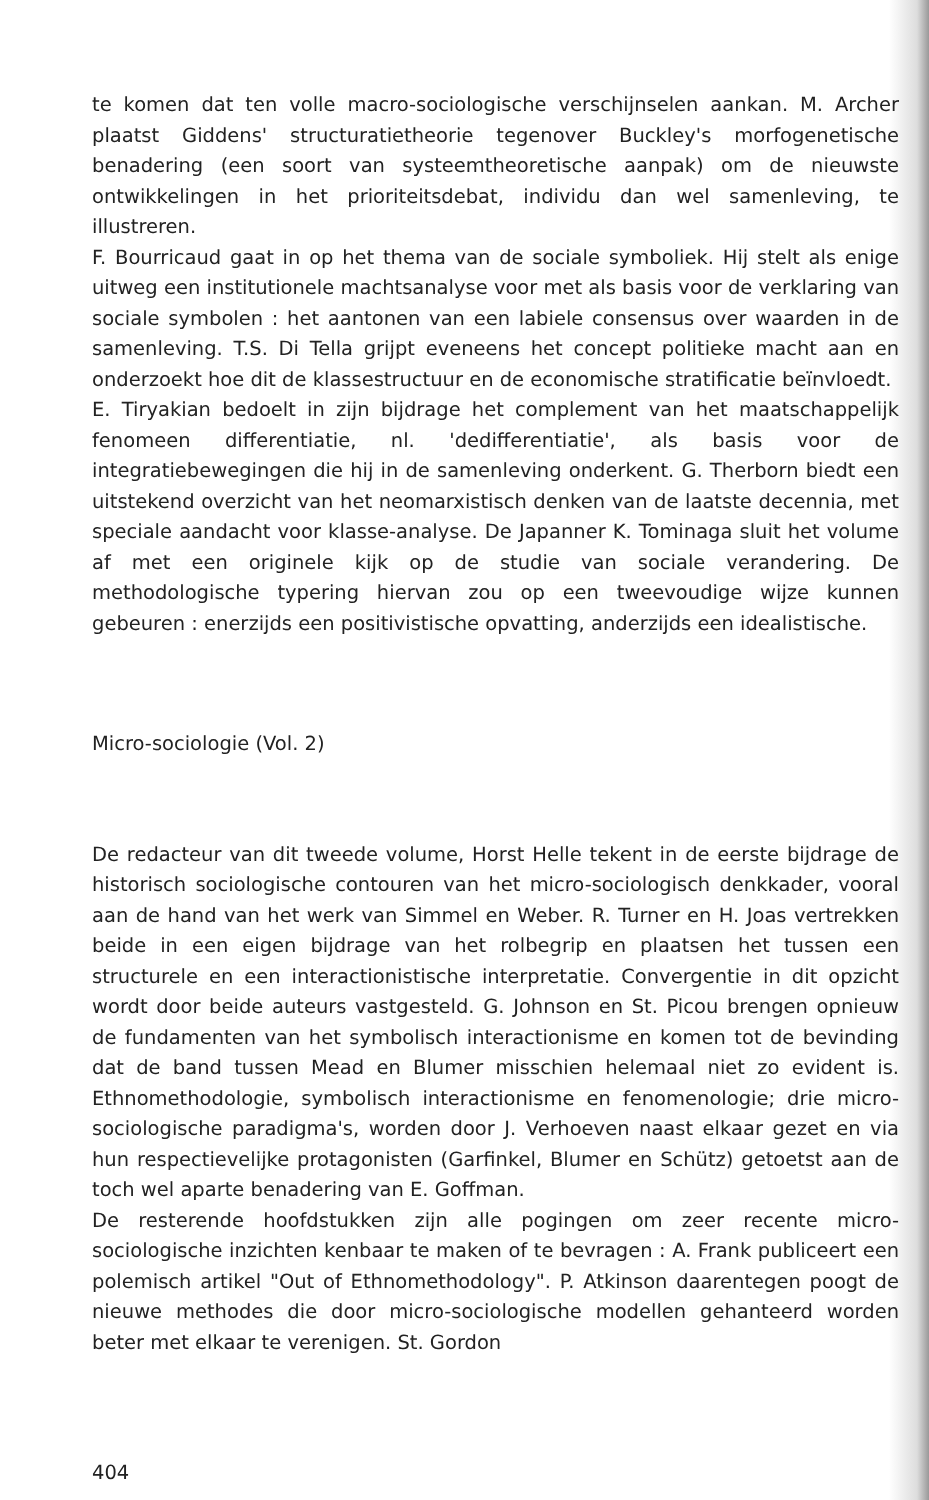te komen dat ten volle macro-sociologische verschijnselen aankan. M. Archer plaatst Giddens' structuratietheorie tegenover Buckley's morfogenetische benadering (een soort van systeemtheoretische aanpak) om de nieuwste ontwikkelingen in het prioriteitsdebat, individu dan wel samenleving, te illustreren.
F. Bourricaud gaat in op het thema van de sociale symboliek. Hij stelt als enige uitweg een institutionele machtsanalyse voor met als basis voor de verklaring van sociale symbolen : het aantonen van een labiele consensus over waarden in de samenleving. T.S. Di Tella grijpt eveneens het concept politieke macht aan en onderzoekt hoe dit de klassestructuur en de economische stratificatie beïnvloedt.
E. Tiryakian bedoelt in zijn bijdrage het complement van het maatschappelijk fenomeen differentiatie, nl. 'dedifferentiatie', als basis voor de integratiebewegingen die hij in de samenleving onderkent. G. Therborn biedt een uitstekend overzicht van het neomarxistisch denken van de laatste decennia, met speciale aandacht voor klasse-analyse. De Japanner K. Tominaga sluit het volume af met een originele kijk op de studie van sociale verandering. De methodologische typering hiervan zou op een tweevoudige wijze kunnen gebeuren : enerzijds een positivistische opvatting, anderzijds een idealistische.
Micro-sociologie (Vol. 2)
De redacteur van dit tweede volume, Horst Helle tekent in de eerste bijdrage de historisch sociologische contouren van het micro-sociologisch denkkader, vooral aan de hand van het werk van Simmel en Weber. R. Turner en H. Joas vertrekken beide in een eigen bijdrage van het rolbegrip en plaatsen het tussen een structurele en een interactionistische interpretatie. Convergentie in dit opzicht wordt door beide auteurs vastgesteld. G. Johnson en St. Picou brengen opnieuw de fundamenten van het symbolisch interactionisme en komen tot de bevinding dat de band tussen Mead en Blumer misschien helemaal niet zo evident is. Ethnomethodologie, symbolisch interactionisme en fenomenologie; drie micro-sociologische paradigma's, worden door J. Verhoeven naast elkaar gezet en via hun respectievelijke protagonisten (Garfinkel, Blumer en Schütz) getoetst aan de toch wel aparte benadering van E. Goffman.
De resterende hoofdstukken zijn alle pogingen om zeer recente micro-sociologische inzichten kenbaar te maken of te bevragen : A. Frank publiceert een polemisch artikel "Out of Ethnomethodology". P. Atkinson daarentegen poogt de nieuwe methodes die door micro-sociologische modellen gehanteerd worden beter met elkaar te verenigen. St. Gordon
404